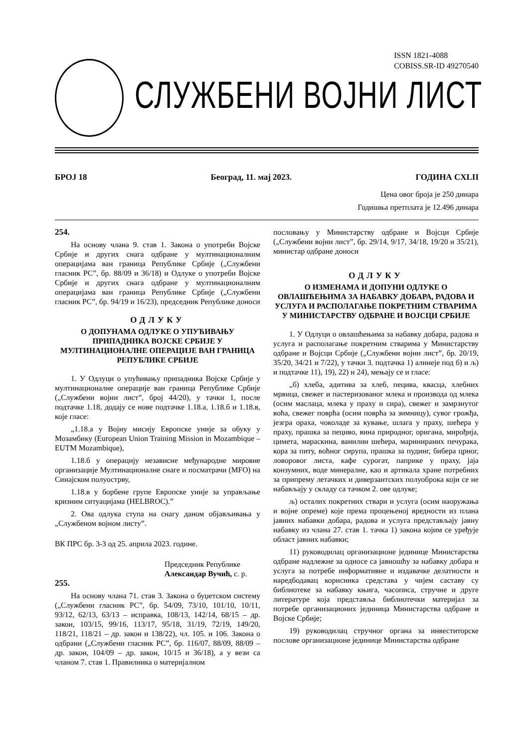ISSN 1821-4088
COBISS.SR-ID 49270540
СЛУЖБЕНИ ВОЈНИ ЛИСТ
БРОЈ 18 Београд, 11. мај 2023. ГОДИНА CXLII
Цена овог броја је 250 динара
Годишња претплата је 12.496 динара
254.
На основу члана 9. став 1. Закона о употреби Војске Србије и других снага одбране у мултинационалним операцијама ван граница Републике Србије („Службени гласник РС”, бр. 88/09 и 36/18) и Одлуке о употреби Војске Србије и других снага одбране у мултинационалним операцијама ван граница Републике Србије („Службени гласник РС”, бр. 94/19 и 16/23), председник Републике доноси
ОДЛУКУ
О ДОПУНАМА ОДЛУКЕ О УПУЋИВАЊУ ПРИПАДНИКА ВОЈСКЕ СРБИЈЕ У МУЛТИНАЦИОНАЛНЕ ОПЕРАЦИЈЕ ВАН ГРАНИЦА РЕПУБЛИКЕ СРБИЈЕ
1. У Одлуци о упућивању припадника Војске Србије у мултинационалне операције ван граница Републике Србије („Службени војни лист”, број 44/20), у тачки 1, после подтачке 1.18, додају се нове подтачке 1.18.а, 1.18.б и 1.18.в, које гласе:
„1.18.а у Војну мисију Европске уније за обуку у Мозамбику (European Union Training Mission in Mozambique – EUTM Mozambique),
1.18.б у операцију независне међународне мировне организације Мултинационалне снаге и посматрачи (MFO) на Синајском полуострву,
1.18.в у борбене групе Европске уније за управљање кризним ситуацијама (HELBROC).”
2. Ова одлука ступа на снагу даном објављивања у „Службеном војном листу”.
ВК ПРС бр. 3-3 од 25. априла 2023. године.
Председник Републике
Александар Вучић, с. р.
255.
На основу члана 71. став 3. Закона о буџетском систему („Службени гласник РС”, бр. 54/09, 73/10, 101/10, 10/11, 93/12, 62/13, 63/13 – исправка, 108/13, 142/14, 68/15 – др. закон, 103/15, 99/16, 113/17, 95/18, 31/19, 72/19, 149/20, 118/21, 118/21 – др. закон и 138/22), чл. 105. и 106. Закона о одбрани („Службени гласник РС”, бр. 116/07, 88/09, 88/09 – др. закон, 104/09 – др. закон, 10/15 и 36/18), а у вези са чланом 7. став 1. Правилника о материјалном
пословању у Министарству одбране и Војсци Србије („Службени војни лист”, бр. 29/14, 9/17, 34/18, 19/20 и 35/21), министар одбране доноси
ОДЛУКУ
О ИЗМЕНАМА И ДОПУНИ ОДЛУКЕ О ОВЛАШЋЕЊИМА ЗА НАБАВКУ ДОБАРА, РАДОВА И УСЛУГА И РАСПОЛАГАЊЕ ПОКРЕТНИМ СТВАРИМА У МИНИСТАРСТВУ ОДБРАНЕ И ВОЈСЦИ СРБИЈЕ
1. У Одлуци о овлашћењима за набавку добара, радова и услуга и располагање покретним стварима у Министарству одбране и Војсци Србије („Службени војни лист”, бр. 20/19, 35/20, 34/21 и 7/22), у тачки 3. подтачка 1) алинеје под б) и љ) и подтачке 11), 19), 22) и 24), мењају се и гласе:
„б) хлеба, адитива за хлеб, пецива, квасца, хлебних мрвица, свежег и пастеризованог млека и производа од млека (осим маслаца, млека у праху и сира), свежег и замрзнутог воћа, свежег поврћа (осим поврћа за зимницу), сувог грожђа, језгра ораха, чоколаде за кување, шлага у праху, шећера у праху, прашка за пециво, вина природног, оригана, мирођија, цимета, мараскина, ванилин шећера, маринираних печурака, кора за питу, воћног сирупа, прашка за пудинг, бибера црног, ловоровог листа, кафе сурогат, паприке у праху, јаја конзумних, воде минералне, као и артикала хране потребних за припрему летачких и диверзантских полуоброка који се не набављају у складу са тачком 2. ове одлуке;
љ) осталих покретних ствари и услуга (осим наоружања и војне опреме) које према процењеној вредности из плана јавних набавки добара, радова и услуга представљају јавну набавку из члана 27. став 1. тачка 1) закона којим се уређује област јавних набавки;
11) руководилац организационе јединице Министарства одбране надлежне за односе са јавношћу за набавку добара и услуга за потребе информативне и издавачке делатности и наредбодавац корисника средстава у чијем саставу су библиотеке за набавку књига, часописа, стручне и друге литературе која представља библиотечки материјал за потребе организационих јединица Министарства одбране и Војске Србије;
19) руководилац стручног органа за инвеститорске послове организационе јединице Министарства одбране